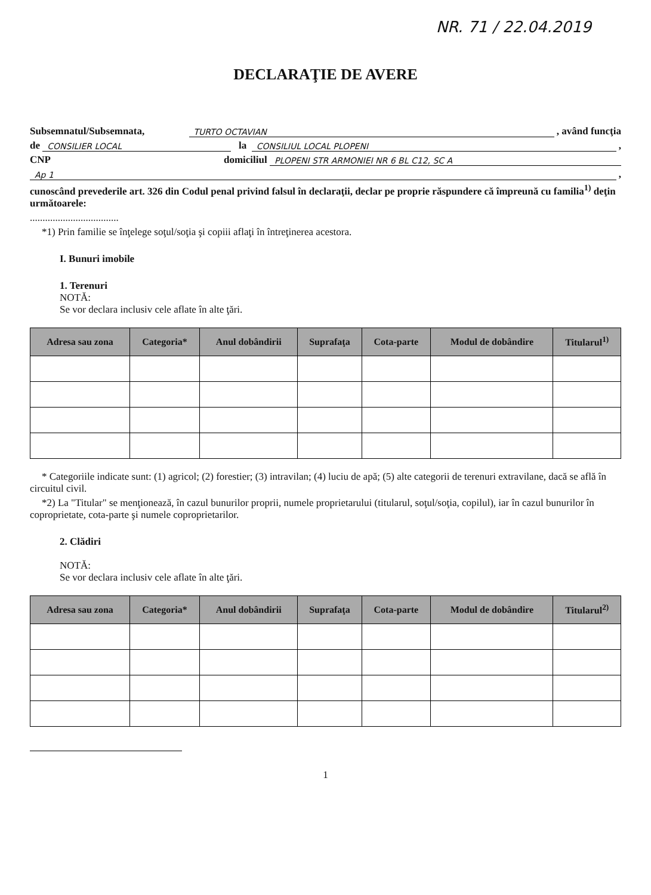NR. 71 / 22.04.2019
DECLARAŢIE DE AVERE
Subsemnatul/Subsemnata, TURTO OCTAVIAN , având funcţia
de CONSILIER LOCAL la CONSILIUL LOCAL PLOPENI ,
CNP domiciliul PLOPENI STR ARMONIEI NR 6 BL C12, SC A
Ap 1 ,
cunoscând prevederile art. 326 din Codul penal privind falsul în declaraţii, declar pe proprie răspundere că împreună cu familia<sup>1)</sup> deţin următoarele:
...................................
*1) Prin familie se înţelege soţul/soţia şi copiii aflaţi în întreţinerea acestora.
I. Bunuri imobile
1. Terenuri
NOTĂ:
Se vor declara inclusiv cele aflate în alte ţări.
| Adresa sau zona | Categoria* | Anul dobândirii | Suprafaţa | Cota-parte | Modul de dobândire | Titularul<sup>1)</sup> |
| --- | --- | --- | --- | --- | --- | --- |
* Categoriile indicate sunt: (1) agricol; (2) forestier; (3) intravilan; (4) luciu de apă; (5) alte categorii de terenuri extravilane, dacă se află în circuitul civil.
*2) La "Titular" se menţionează, în cazul bunurilor proprii, numele proprietarului (titularul, soţul/soţia, copilul), iar în cazul bunurilor în coproprietate, cota-parte şi numele coproprietarilor.
2. Clădiri
NOTĂ:
Se vor declara inclusiv cele aflate în alte ţări.
| Adresa sau zona | Categoria* | Anul dobândirii | Suprafaţa | Cota-parte | Modul de dobândire | Titularul<sup>2)</sup> |
| --- | --- | --- | --- | --- | --- | --- |
1